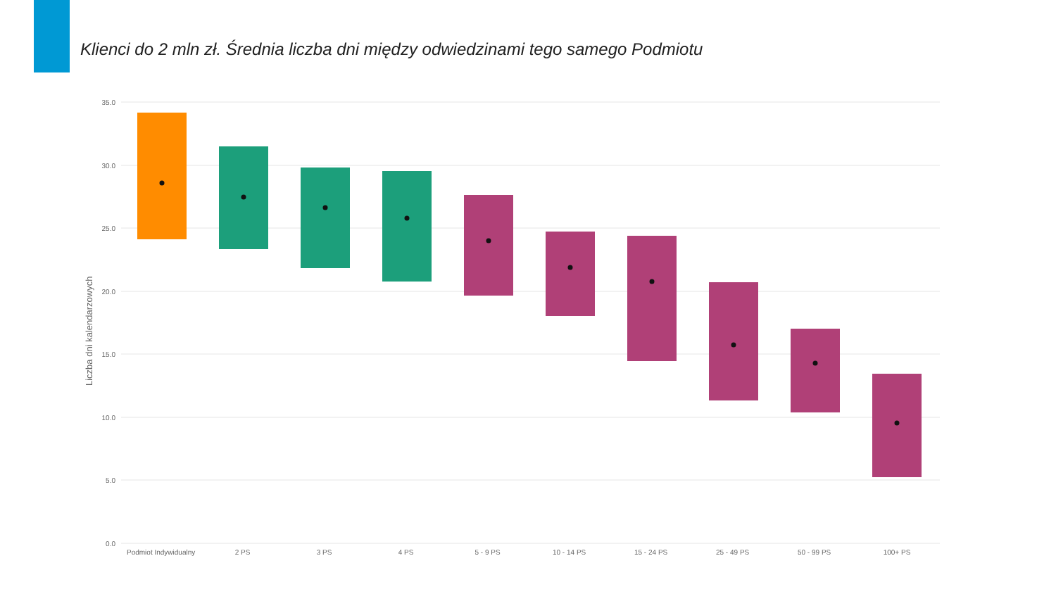Klienci do 2 mln zł. Średnia liczba dni między odwiedzinami tego samego Podmiotu
35.0
30.0
25.0
20.0
15.0
10.0
5.0
0.0
Liczba dni kalendarzowych
Podmiot Indywidualny 2 PS 3 PS 4 PS 5 - 9 PS 10 - 14 PS 15 - 24 PS 25 - 49 PS 50 - 99 PS 100+ PS